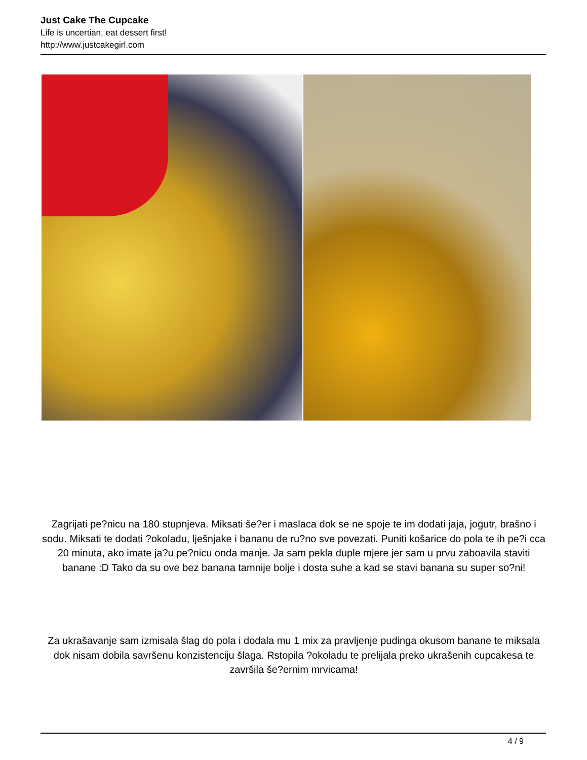Just Cake The Cupcake
Life is uncertian, eat dessert first!
http://www.justcakegirl.com
Zagrijati pe?nicu na 180 stupnjeva. Miksati še?er i maslaca dok se ne spoje te im dodati jaja, jogutr, brašno i sodu. Miksati te dodati ?okoladu, lješnjake i bananu de ru?no sve povezati. Puniti košarice do pola te ih pe?i cca 20 minuta, ako imate ja?u pe?nicu onda manje. Ja sam pekla duple mjere jer sam u prvu zaboavila staviti banane :D Tako da su ove bez banana tamnije bolje i dosta suhe a kad se stavi banana su super so?ni!
Za ukrašavanje sam izmisala šlag do pola i dodala mu 1 mix za pravljenje pudinga okusom banane te miksala dok nisam dobila savršenu konzistenciju šlaga. Rstopila ?okoladu te prelijala preko ukrašenih cupcakesa te završila še?ernim mrvicama!
4 / 9